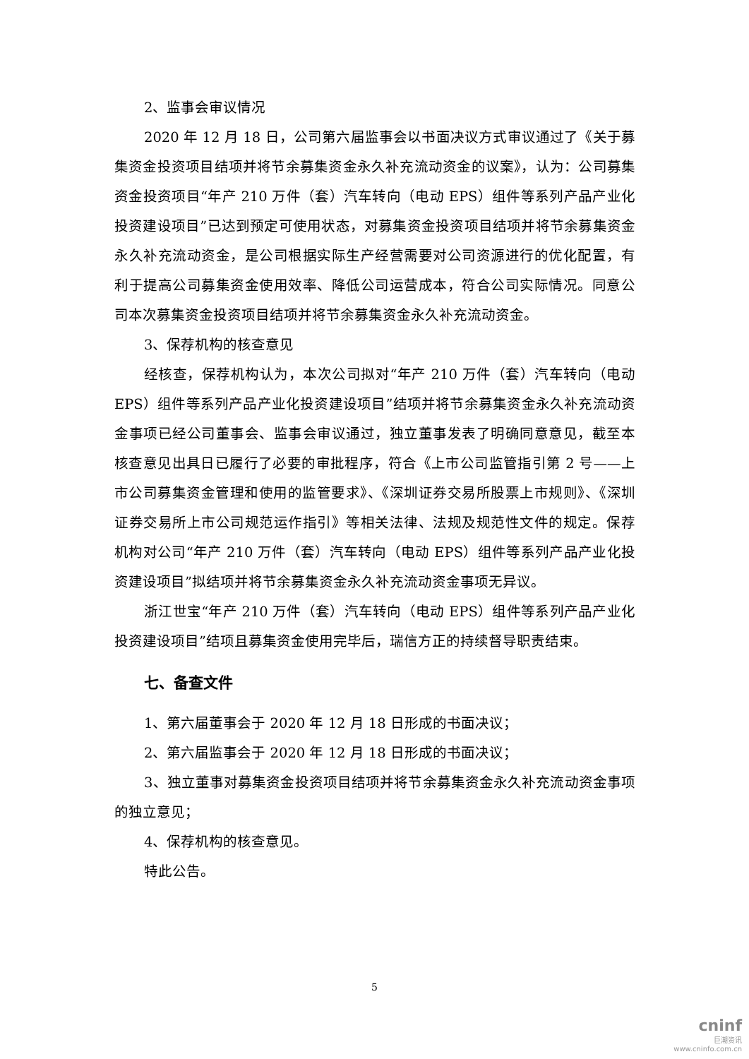2、监事会审议情况
2020 年 12 月 18 日，公司第六届监事会以书面决议方式审议通过了《关于募集资金投资项目结项并将节余募集资金永久补充流动资金的议案》，认为：公司募集资金投资项目“年产 210 万件（套）汽车转向（电动 EPS）组件等系列产品产业化投资建设项目”已达到预定可使用状态，对募集资金投资项目结项并将节余募集资金永久补充流动资金，是公司根据实际生产经营需要对公司资源进行的优化配置，有利于提高公司募集资金使用效率、降低公司运营成本，符合公司实际情况。同意公司本次募集资金投资项目结项并将节余募集资金永久补充流动资金。
3、保荐机构的核查意见
经核查，保荐机构认为，本次公司拟对“年产 210 万件（套）汽车转向（电动 EPS）组件等系列产品产业化投资建设项目”结项并将节余募集资金永久补充流动资金事项已经公司董事会、监事会审议通过，独立董事发表了明确同意意见，截至本核查意见出具日已履行了必要的审批程序，符合《上市公司监管指引第 2 号——上市公司募集资金管理和使用的监管要求》、《深圳证券交易所股票上市规则》、《深圳证券交易所上市公司规范运作指引》等相关法律、法规及规范性文件的规定。保荐机构对公司“年产 210 万件（套）汽车转向（电动 EPS）组件等系列产品产业化投资建设项目”拟结项并将节余募集资金永久补充流动资金事项无异议。
浙江世宝“年产 210 万件（套）汽车转向（电动 EPS）组件等系列产品产业化投资建设项目”结项且募集资金使用完毕后，瑞信方正的持续督导职责结束。
七、备查文件
1、第六届董事会于 2020 年 12 月 18 日形成的书面决议；
2、第六届监事会于 2020 年 12 月 18 日形成的书面决议；
3、独立董事对募集资金投资项目结项并将节余募集资金永久补充流动资金事项的独立意见；
4、保荐机构的核查意见。
特此公告。
5
cninf
巨潮资讯
www.cninfo.com.cn